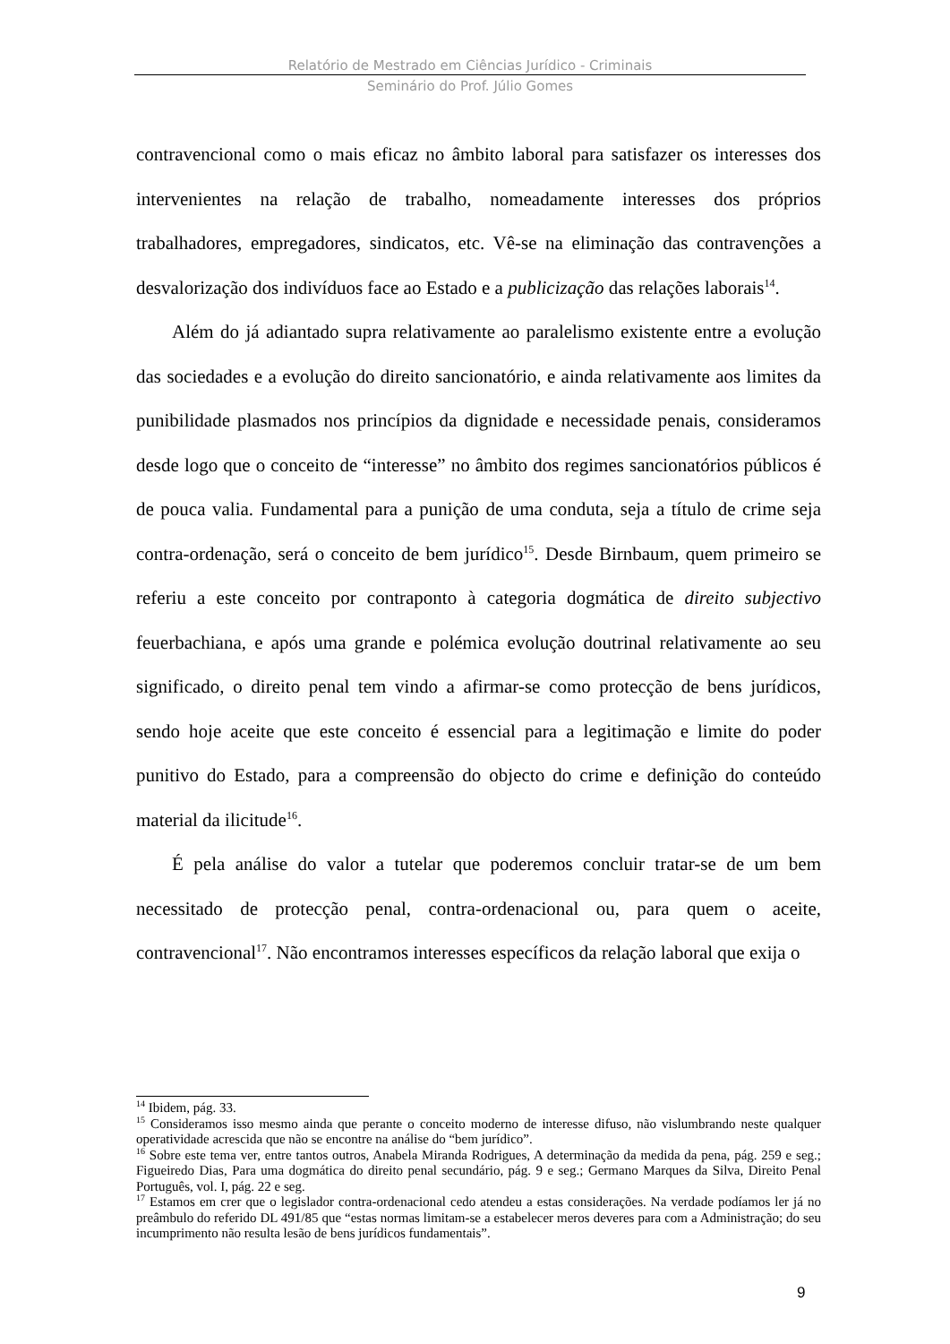Relatório de Mestrado em Ciências Jurídico - Criminais
Seminário do Prof. Júlio Gomes
contravencional como o mais eficaz no âmbito laboral para satisfazer os interesses dos intervenientes na relação de trabalho, nomeadamente interesses dos próprios trabalhadores, empregadores, sindicatos, etc. Vê-se na eliminação das contravenções a desvalorização dos indivíduos face ao Estado e a publicização das relações laborais<sup>14</sup>.
Além do já adiantado supra relativamente ao paralelismo existente entre a evolução das sociedades e a evolução do direito sancionatório, e ainda relativamente aos limites da punibilidade plasmados nos princípios da dignidade e necessidade penais, consideramos desde logo que o conceito de “interesse” no âmbito dos regimes sancionatórios públicos é de pouca valia. Fundamental para a punição de uma conduta, seja a título de crime seja contra-ordenação, será o conceito de bem jurídico<sup>15</sup>. Desde Birnbaum, quem primeiro se referiu a este conceito por contraponto à categoria dogmática de direito subjectivo feuerbachiana, e após uma grande e polémica evolução doutrinal relativamente ao seu significado, o direito penal tem vindo a afirmar-se como protecção de bens jurídicos, sendo hoje aceite que este conceito é essencial para a legitimação e limite do poder punitivo do Estado, para a compreensão do objecto do crime e definição do conteúdo material da ilicitude<sup>16</sup>.
É pela análise do valor a tutelar que poderemos concluir tratar-se de um bem necessitado de protecção penal, contra-ordenacional ou, para quem o aceite, contravencional<sup>17</sup>. Não encontramos interesses específicos da relação laboral que exija o
<sup>14</sup> Ibidem, pág. 33.
<sup>15</sup> Consideramos isso mesmo ainda que perante o conceito moderno de interesse difuso, não vislumbrando neste qualquer operatividade acrescida que não se encontre na análise do “bem jurídico”.
<sup>16</sup> Sobre este tema ver, entre tantos outros, Anabela Miranda Rodrigues, A determinação da medida da pena, pág. 259 e seg.; Figueiredo Dias, Para uma dogmática do direito penal secundário, pág. 9 e seg.; Germano Marques da Silva, Direito Penal Português, vol. I, pág. 22 e seg.
<sup>17</sup> Estamos em crer que o legislador contra-ordenacional cedo atendeu a estas considerações. Na verdade podíamos ler já no preâmbulo do referido DL 491/85 que “estas normas limitam-se a estabelecer meros deveres para com a Administração; do seu incumprimento não resulta lesão de bens jurídicos fundamentais”.
9